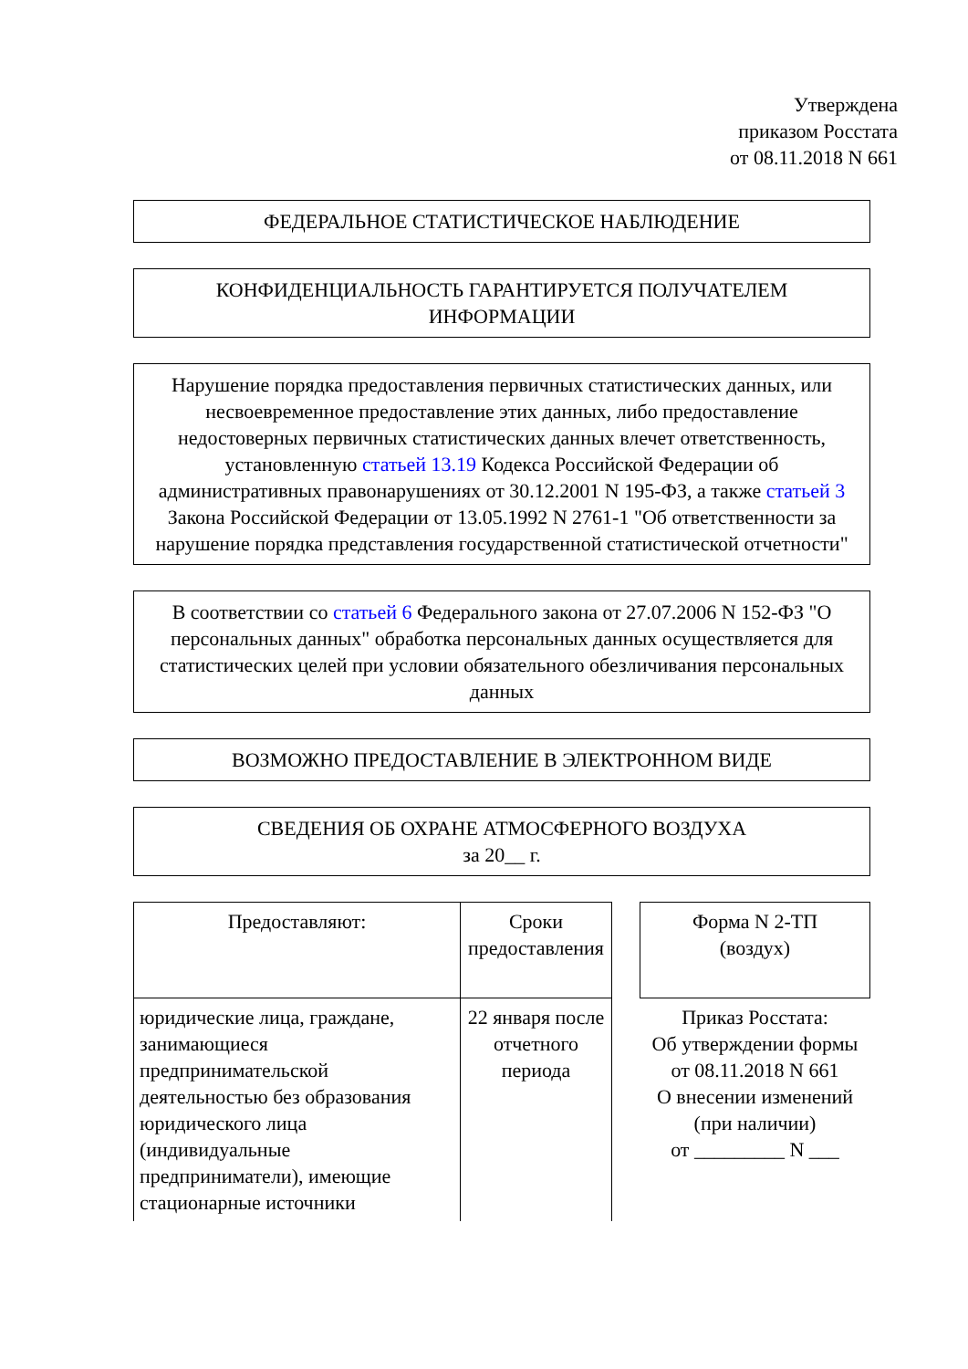Утверждена
приказом Росстата
от 08.11.2018 N 661
ФЕДЕРАЛЬНОЕ СТАТИСТИЧЕСКОЕ НАБЛЮДЕНИЕ
КОНФИДЕНЦИАЛЬНОСТЬ ГАРАНТИРУЕТСЯ ПОЛУЧАТЕЛЕМ ИНФОРМАЦИИ
Нарушение порядка предоставления первичных статистических данных, или несвоевременное предоставление этих данных, либо предоставление недостоверных первичных статистических данных влечет ответственность, установленную статьей 13.19 Кодекса Российской Федерации об административных правонарушениях от 30.12.2001 N 195-ФЗ, а также статьей 3 Закона Российской Федерации от 13.05.1992 N 2761-1 "Об ответственности за нарушение порядка представления государственной статистической отчетности"
В соответствии со статьей 6 Федерального закона от 27.07.2006 N 152-ФЗ "О персональных данных" обработка персональных данных осуществляется для статистических целей при условии обязательного обезличивания персональных данных
ВОЗМОЖНО ПРЕДОСТАВЛЕНИЕ В ЭЛЕКТРОННОМ ВИДЕ
СВЕДЕНИЯ ОБ ОХРАНЕ АТМОСФЕРНОГО ВОЗДУХА
за 20__ г.
| Предоставляют: | Сроки предоставления | | Форма N 2-ТП (воздух) |
| юридические лица, граждане, занимающиеся предпринимательской деятельностью без образования юридического лица (индивидуальные предприниматели), имеющие стационарные источники | 22 января после отчетного периода | | Приказ Росстата: Об утверждении формы от 08.11.2018 N 661 О внесении изменений (при наличии) от _________ N ___ |